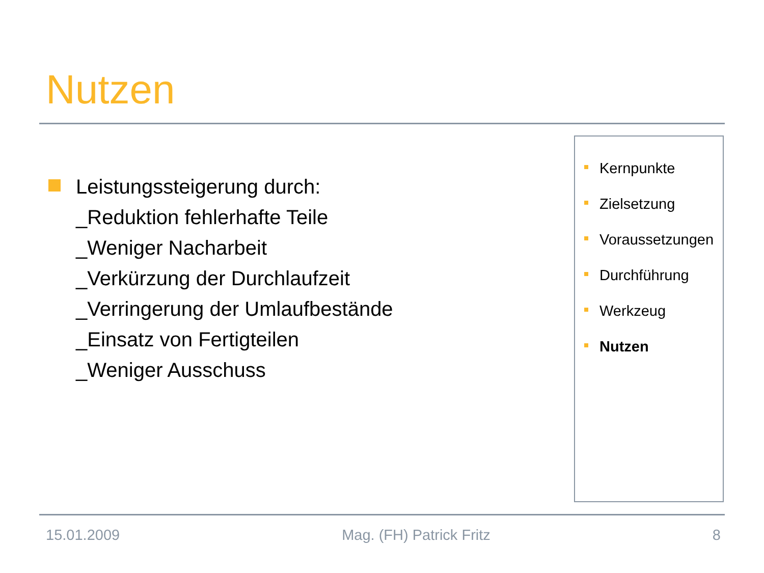Nutzen
Leistungssteigerung durch:
_Reduktion fehlerhafte Teile
_Weniger Nacharbeit
_Verkürzung der Durchlaufzeit
_Verringerung der Umlaufbestände
_Einsatz von Fertigteilen
_Weniger Ausschuss
Kernpunkte
Zielsetzung
Voraussetzungen
Durchführung
Werkzeug
Nutzen
15.01.2009 Mag. (FH) Patrick Fritz 8